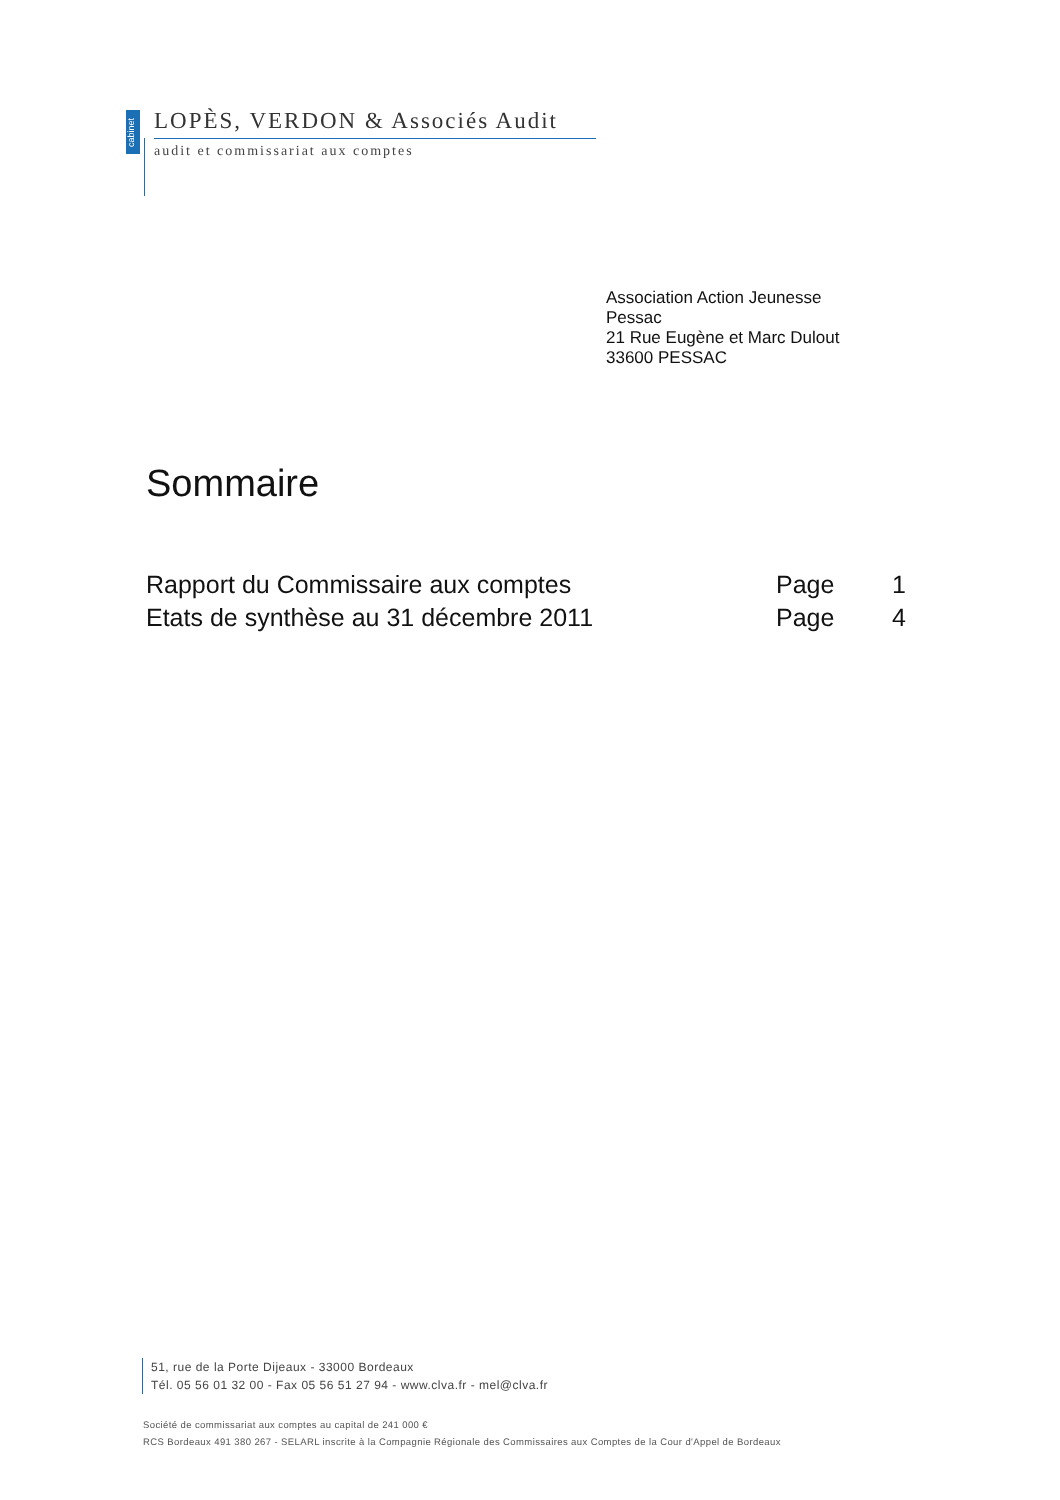cabinet
LOPÈS, VERDON & Associés Audit
audit et commissariat aux comptes
Association Action Jeunesse
Pessac
21 Rue Eugène et Marc Dulout
33600 PESSAC
Sommaire
Rapport du Commissaire aux comptes Page 1
Etats de synthèse au 31 décembre 2011 Page 4
51, rue de la Porte Dijeaux - 33000 Bordeaux
Tél. 05 56 01 32 00 - Fax 05 56 51 27 94 - www.clva.fr - mel@clva.fr
Société de commissariat aux comptes au capital de 241 000 €
RCS Bordeaux 491 380 267 - SELARL inscrite à la Compagnie Régionale des Commissaires aux Comptes de la Cour d'Appel de Bordeaux